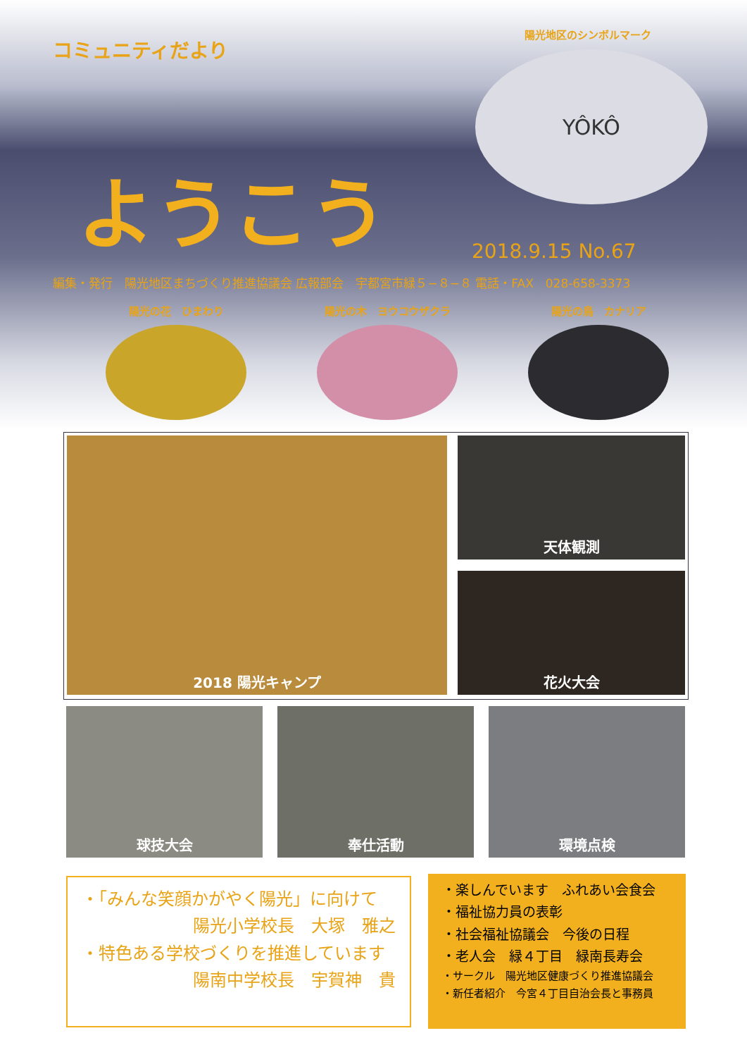コミュニティだより
陽光地区のシンボルマーク
YÔKÔ
ようこう
2018.9.15 No.67
編集・発行　陽光地区まちづくり推進協議会 広報部会　宇都宮市緑５−８−８ 電話・FAX　028-658-3373
陽光の花　ひまわり 陽光の木　ヨウコウザクラ 陽光の鳥　カナリア
2018 陽光キャンプ 天体観測
花火大会
球技大会 奉仕活動 環境点検
・「みんな笑顔かがやく陽光」に向けて
陽光小学校長　大塚　雅之
・特色ある学校づくりを推進しています
陽南中学校長　宇賀神　貴
・楽しんでいます　ふれあい会食会
・福祉協力員の表彰
・社会福祉協議会　今後の日程
・老人会　緑４丁目　緑南長寿会
・サークル　陽光地区健康づくり推進協議会
・新任者紹介　今宮４丁目自治会長と事務員